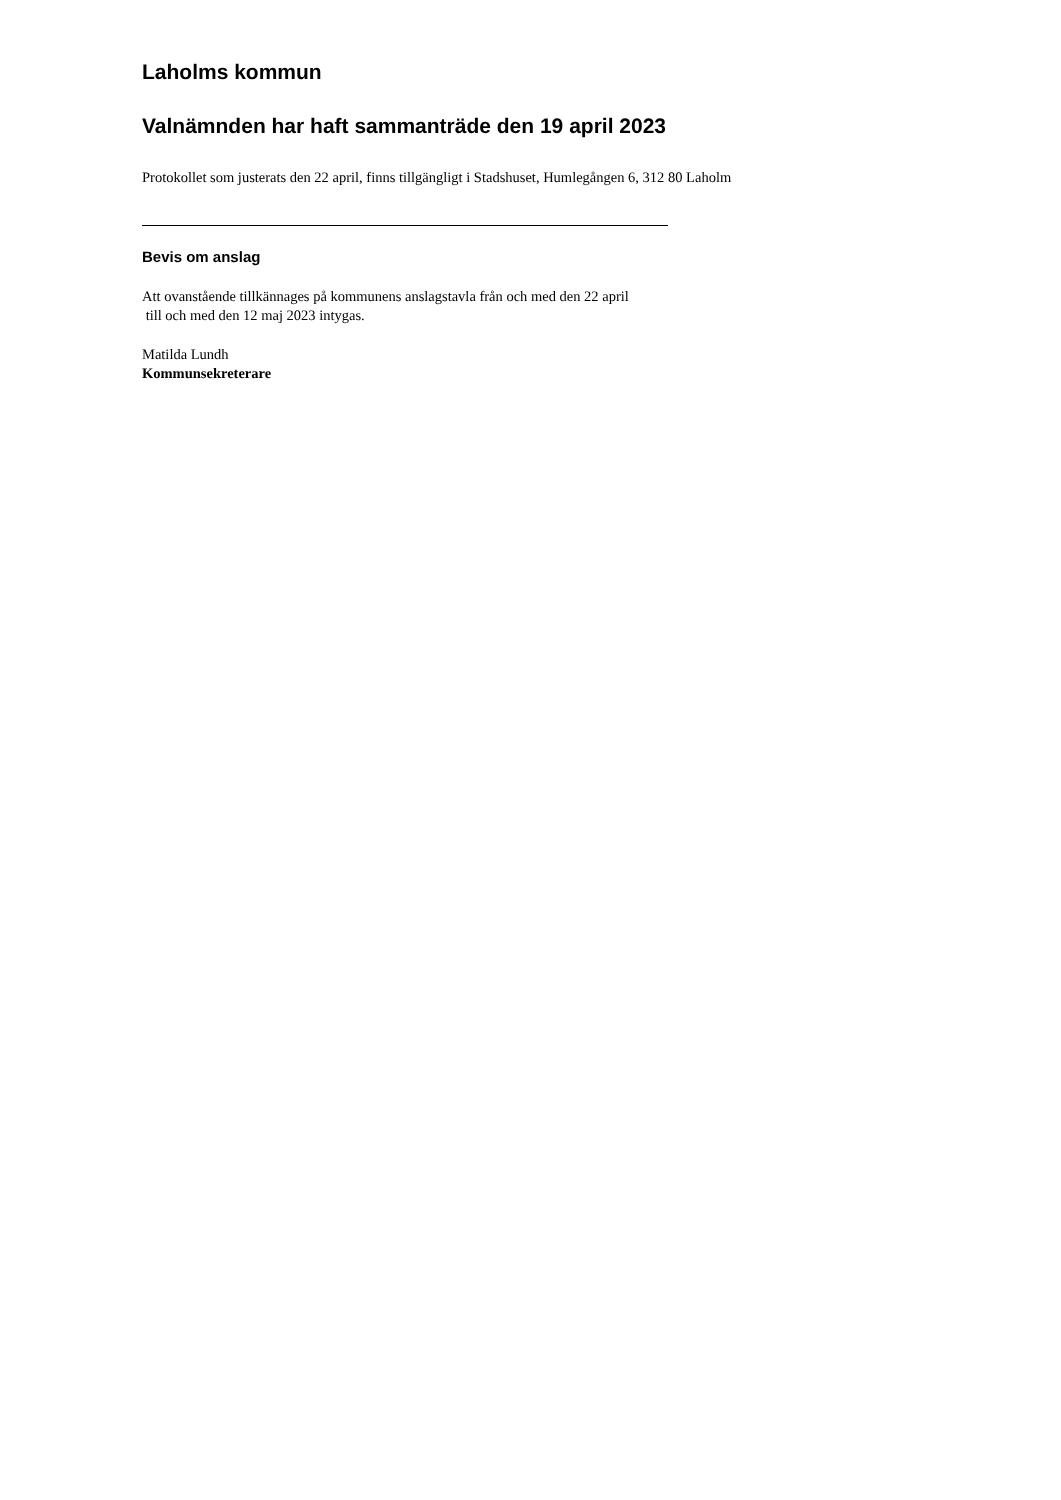Laholms kommun
Valnämnden har haft sammanträde den 19 april 2023
Protokollet som justerats den 22 april, finns tillgängligt i Stadshuset, Humlegången 6, 312 80 Laholm
Bevis om anslag
Att ovanstående tillkännages på kommunens anslagstavla från och med den 22 april
till och med den 12 maj 2023 intygas.
Matilda Lundh
Kommunsekreterare